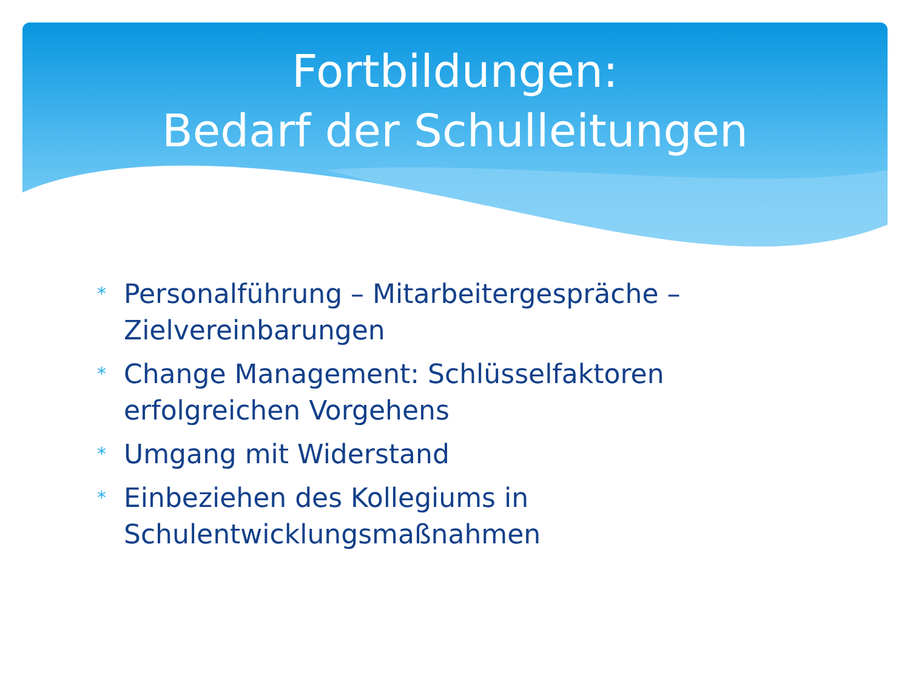Fortbildungen:
Bedarf der Schulleitungen
* Personalführung – Mitarbeitergespräche – Zielvereinbarungen
* Change Management: Schlüsselfaktoren erfolgreichen Vorgehens
* Umgang mit Widerstand
* Einbeziehen des Kollegiums in Schulentwicklungsmaßnahmen